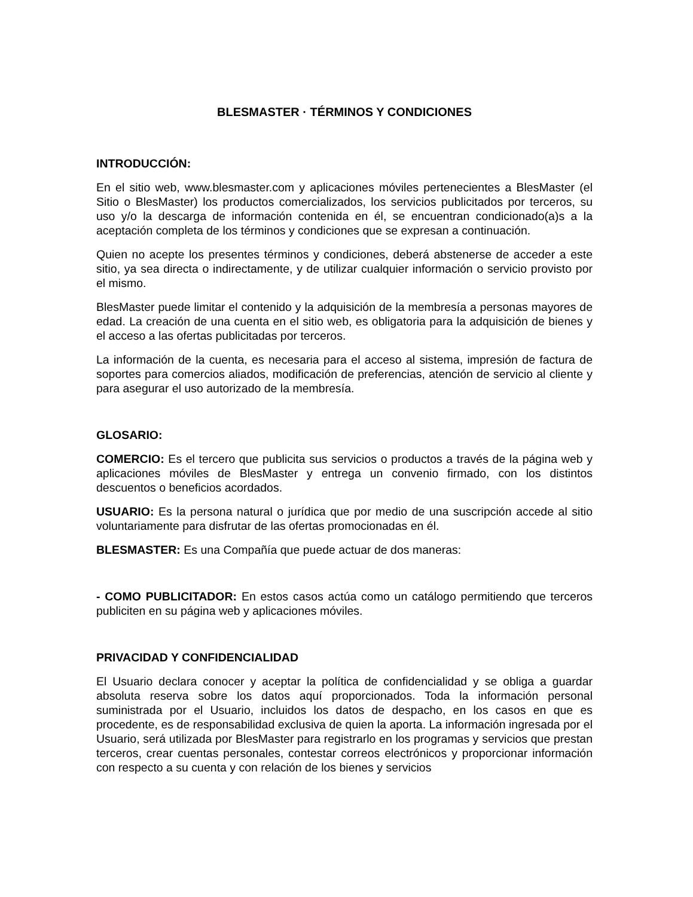BLESMASTER · TÉRMINOS Y CONDICIONES
INTRODUCCIÓN:
En el sitio web, www.blesmaster.com y aplicaciones móviles pertenecientes a BlesMaster (el Sitio o BlesMaster) los productos comercializados, los servicios publicitados por terceros, su uso y/o la descarga de información contenida en él, se encuentran condicionado(a)s a la aceptación completa de los términos y condiciones que se expresan a continuación.
Quien no acepte los presentes términos y condiciones, deberá abstenerse de acceder a este sitio, ya sea directa o indirectamente, y de utilizar cualquier información o servicio provisto por el mismo.
BlesMaster puede limitar el contenido y la adquisición de la membresía a personas mayores de edad. La creación de una cuenta en el sitio web, es obligatoria para la adquisición de bienes y el acceso a las ofertas publicitadas por terceros.
La información de la cuenta, es necesaria para el acceso al sistema, impresión de factura de soportes para comercios aliados, modificación de preferencias, atención de servicio al cliente y para asegurar el uso autorizado de la membresía.
GLOSARIO:
COMERCIO: Es el tercero que publicita sus servicios o productos a través de la página web y aplicaciones móviles de BlesMaster y entrega un convenio firmado, con los distintos descuentos o beneficios acordados.
USUARIO: Es la persona natural o jurídica que por medio de una suscripción accede al sitio voluntariamente para disfrutar de las ofertas promocionadas en él.
BLESMASTER: Es una Compañía que puede actuar de dos maneras:
- COMO PUBLICITADOR: En estos casos actúa como un catálogo permitiendo que terceros publiciten en su página web y aplicaciones móviles.
PRIVACIDAD Y CONFIDENCIALIDAD
El Usuario declara conocer y aceptar la política de confidencialidad y se obliga a guardar absoluta reserva sobre los datos aquí proporcionados. Toda la información personal suministrada por el Usuario, incluidos los datos de despacho, en los casos en que es procedente, es de responsabilidad exclusiva de quien la aporta. La información ingresada por el Usuario, será utilizada por BlesMaster para registrarlo en los programas y servicios que prestan terceros, crear cuentas personales, contestar correos electrónicos y proporcionar información con respecto a su cuenta y con relación de los bienes y servicios